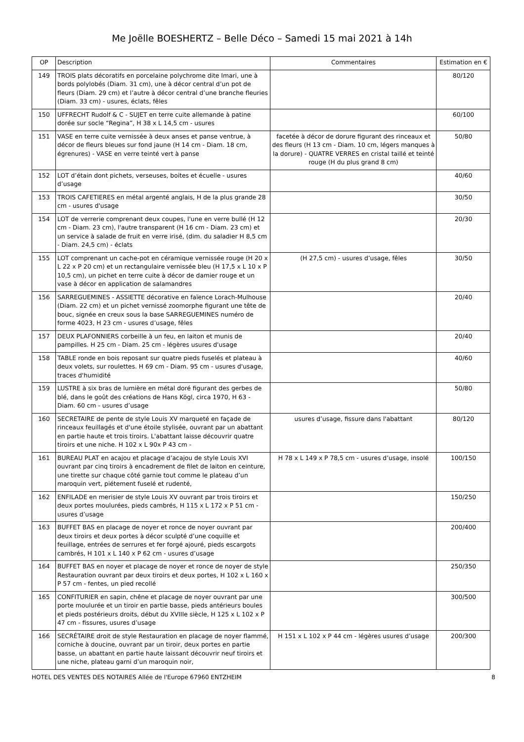Me Joëlle BOESHERTZ – Belle Déco – Samedi 15 mai 2021 à 14h
| OP | Description | Commentaires | Estimation en € |
| --- | --- | --- | --- |
| 149 | TROIS plats décoratifs en porcelaine polychrome dite Imari, une à bords polylobés (Diam. 31 cm), une à décor central d’un pot de fleurs (Diam. 29 cm) et l’autre à décor central d’une branche fleuries (Diam. 33 cm) - usures, éclats, fêles | | 80/120 |
| 150 | UFFRECHT Rudolf & C - SUJET en terre cuite allemande à patine dorée sur socle “Regina”, H 38 x L 14,5 cm - usures | | 60/100 |
| 151 | VASE en terre cuite vernissée à deux anses et panse ventrue, à décor de fleurs bleues sur fond jaune (H 14 cm - Diam. 18 cm, égrenures) - VASE en verre teinté vert à panse | facetée à décor de dorure figurant des rinceaux et des fleurs (H 13 cm - Diam. 10 cm, légers manques à la dorure) - QUATRE VERRES en cristal taillé et teinté rouge (H du plus grand 8 cm) | 50/80 |
| 152 | LOT d’étain dont pichets, verseuses, boites et écuelle - usures d’usage | | 40/60 |
| 153 | TROIS CAFETIERES en métal argenté anglais, H de la plus grande 28 cm - usures d'usage | | 30/50 |
| 154 | LOT de verrerie comprenant deux coupes, l'une en verre bullé (H 12 cm - Diam. 23 cm), l'autre transparent (H 16 cm - Diam. 23 cm) et un service à salade de fruit en verre irisé, (dim. du saladier H 8,5 cm - Diam. 24,5 cm) - éclats | | 20/30 |
| 155 | LOT comprenant un cache-pot en céramique vernissée rouge (H 20 x L 22 x P 20 cm) et un rectangulaire vernissée bleu (H 17,5 x L 10 x P 10,5 cm), un pichet en terre cuite à décor de damier rouge et un vase à décor en application de salamandres | (H 27,5 cm) - usures d’usage, fêles | 30/50 |
| 156 | SARREGUEMINES - ASSIETTE décorative en faïence Lorach-Mulhouse (Diam. 22 cm) et un pichet vernissé zoomorphe figurant une tête de bouc, signée en creux sous la base SARREGUEMINES numéro de forme 4023, H 23 cm - usures d’usage, fêles | | 20/40 |
| 157 | DEUX PLAFONNIERS corbeille à un feu, en laiton et munis de pampilles. H 25 cm - Diam. 25 cm - légères usures d'usage | | 20/40 |
| 158 | TABLE ronde en bois reposant sur quatre pieds fuselés et plateau à deux volets, sur roulettes. H 69 cm - Diam. 95 cm - usures d'usage, traces d'humidité | | 40/60 |
| 159 | LUSTRE à six bras de lumière en métal doré figurant des gerbes de blé, dans le goût des créations de Hans Kögl, circa 1970, H 63 - Diam. 60 cm - usures d’usage | | 50/80 |
| 160 | SECRETAIRE de pente de style Louis XV marqueté en façade de rinceaux feuillagés et d'une étoile stylisée, ouvrant par un abattant en partie haute et trois tiroirs. L'abattant laisse découvrir quatre tiroirs et une niche. H 102 x L 90x P 43 cm - | usures d’usage, fissure dans l'abattant | 80/120 |
| 161 | BUREAU PLAT en acajou et placage d’acajou de style Louis XVI ouvrant par cinq tiroirs à encadrement de filet de laiton en ceinture, une tirette sur chaque côté garnie tout comme le plateau d’un maroquin vert, piétement fuselé et rudenté, | H 78 x L 149 x P 78,5 cm - usures d’usage, insolé | 100/150 |
| 162 | ENFILADE en merisier de style Louis XV ouvrant par trois tiroirs et deux portes moulurées, pieds cambrés, H 115 x L 172 x P 51 cm - usures d’usage | | 150/250 |
| 163 | BUFFET BAS en placage de noyer et ronce de noyer ouvrant par deux tiroirs et deux portes à décor sculpté d’une coquille et feuillage, entrées de serrures et fer forgé ajouré, pieds escargots cambrés, H 101 x L 140 x P 62 cm - usures d’usage | | 200/400 |
| 164 | BUFFET BAS en noyer et placage de noyer et ronce de noyer de style Restauration ouvrant par deux tiroirs et deux portes, H 102 x L 160 x P 57 cm - fentes, un pied recollé | | 250/350 |
| 165 | CONFITURIER en sapin, chêne et placage de noyer ouvrant par une porte moulurée et un tiroir en partie basse, pieds antérieurs boules et pieds postérieurs droits, début du XVIIIe siècle, H 125 x L 102 x P 47 cm - fissures, usures d’usage | | 300/500 |
| 166 | SECRÉTAIRE droit de style Restauration en placage de noyer flammé, corniche à doucine, ouvrant par un tiroir, deux portes en partie basse, un abattant en partie haute laissant découvrir neuf tiroirs et une niche, plateau garni d’un maroquin noir, | H 151 x L 102 x P 44 cm - légères usures d’usage | 200/300 |
HOTEL DES VENTES DES NOTAIRES Allée de l'Europe 67960 ENTZHEIM 8